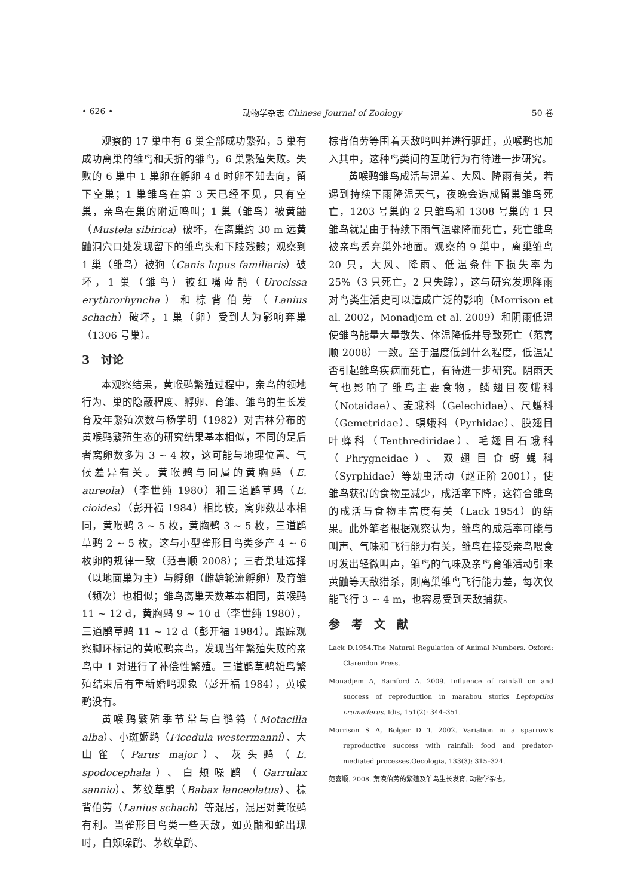• 626 • 动物学杂志 Chinese Journal of Zoology 50 卷
观察的 17 巢中有 6 巢全部成功繁殖，5 巢有成功离巢的雏鸟和夭折的雏鸟，6 巢繁殖失败。失败的 6 巢中 1 巢卵在孵卵 4 d 时卵不知去向，留下空巢；1 巢雏鸟在第 3 天已经不见，只有空巢，亲鸟在巢的附近鸣叫；1 巢（雏鸟）被黄鼬（Mustela sibirica）破坏，在离巢约 30 m 远黄鼬洞穴口处发现留下的雏鸟头和下肢残骸；观察到 1 巢（雏鸟）被狗（Canis lupus familiaris）破坏，1 巢（雏鸟）被红嘴蓝鹊（Urocissa erythrorhyncha）和棕背伯劳（Lanius schach）破坏，1 巢（卵）受到人为影响弃巢（1306 号巢）。
3　讨论
本观察结果，黄喉鹀繁殖过程中，亲鸟的领地行为、巢的隐蔽程度、孵卵、育雏、雏鸟的生长发育及年繁殖次数与杨学明（1982）对吉林分布的黄喉鹀繁殖生态的研究结果基本相似，不同的是后者窝卵数多为 3 ~ 4 枚，这可能与地理位置、气候差异有关。黄喉鹀与同属的黄胸鹀（E. aureola）（李世纯 1980）和三道鹛草鹀（E. cioides）（彭开福 1984）相比较，窝卵数基本相同，黄喉鹀 3 ~ 5 枚，黄胸鹀 3 ~ 5 枚，三道鹛草鹀 2 ~ 5 枚，这与小型雀形目鸟类多产 4 ~ 6 枚卵的规律一致（范喜顺 2008）；三者巢址选择（以地面巢为主）与孵卵（雌雄轮流孵卵）及育雏（频次）也相似；雏鸟离巢天数基本相同，黄喉鹀 11 ~ 12 d，黄胸鹀 9 ~ 10 d（李世纯 1980），三道鹛草鹀 11 ~ 12 d（彭开福 1984）。跟踪观察脚环标记的黄喉鹀亲鸟，发现当年繁殖失败的亲鸟中 1 对进行了补偿性繁殖。三道鹛草鹀雄鸟繁殖结束后有重新婚鸣现象（彭开福 1984），黄喉鹀没有。
黄喉鹀繁殖季节常与白鹡鸰（Motacilla alba）、小斑姬鹟（Ficedula westermanni）、大山雀（Parus major）、灰头鹀（E. spodocephala）、白颊噪鹛（Garrulax sannio）、茅纹草鹛（Babax lanceolatus）、棕背伯劳（Lanius schach）等混居，混居对黄喉鹀有利。当雀形目鸟类一些天敌，如黄鼬和蛇出现时，白颊噪鹛、茅纹草鹛、
棕背伯劳等围着天敌鸣叫并进行驱赶，黄喉鹀也加入其中，这种鸟类间的互助行为有待进一步研究。
黄喉鹀雏鸟成活与温差、大风、降雨有关，若遇到持续下雨降温天气，夜晚会造成留巢雏鸟死亡，1203 号巢的 2 只雏鸟和 1308 号巢的 1 只雏鸟就是由于持续下雨气温骤降而死亡，死亡雏鸟被亲鸟丢弃巢外地面。观察的 9 巢中，离巢雏鸟 20 只，大风、降雨、低温条件下损失率为 25%（3 只死亡，2 只失踪），这与研究发现降雨对鸟类生活史可以造成广泛的影响（Morrison et al. 2002，Monadjem et al. 2009）和阴雨低温使雏鸟能量大量散失、体温降低并导致死亡（范喜顺 2008）一致。至于温度低到什么程度，低温是否引起雏鸟疾病而死亡，有待进一步研究。阴雨天气也影响了雏鸟主要食物，鳞翅目夜蛾科（Notaidae）、麦蛾科（Gelechidae）、尺蠖科（Gemetridae）、螟蛾科（Pyrhidae）、膜翅目叶蜂科（Tenthrediridae）、毛翅目石蛾科（Phrygneidae）、双翅目食蚜蝇科（Syrphidae）等幼虫活动（赵正阶 2001），使雏鸟获得的食物量减少，成活率下降，这符合雏鸟的成活与食物丰富度有关（Lack 1954）的结果。此外笔者根据观察认为，雏鸟的成活率可能与叫声、气味和飞行能力有关，雏鸟在接受亲鸟喂食时发出轻微叫声，雏鸟的气味及亲鸟育雏活动引来黄鼬等天敌猎杀，刚离巢雏鸟飞行能力差，每次仅能飞行 3 ~ 4 m，也容易受到天敌捕获。
参　考　文　献
Lack D.1954.The Natural Regulation of Animal Numbers. Oxford: Clarendon Press.
Monadjem A, Bamford A. 2009. Influence of rainfall on and success of reproduction in marabou storks Leptoptilos crumeiferus. Idis, 151(2): 344–351.
Morrison S A, Bolger D T. 2002. Variation in a sparrow's reproductive success with rainfall: food and predator-mediated processes.Oecologia, 133(3): 315–324.
范喜顺. 2008. 荒漠伯劳的繁殖及雏鸟生长发育. 动物学杂志，